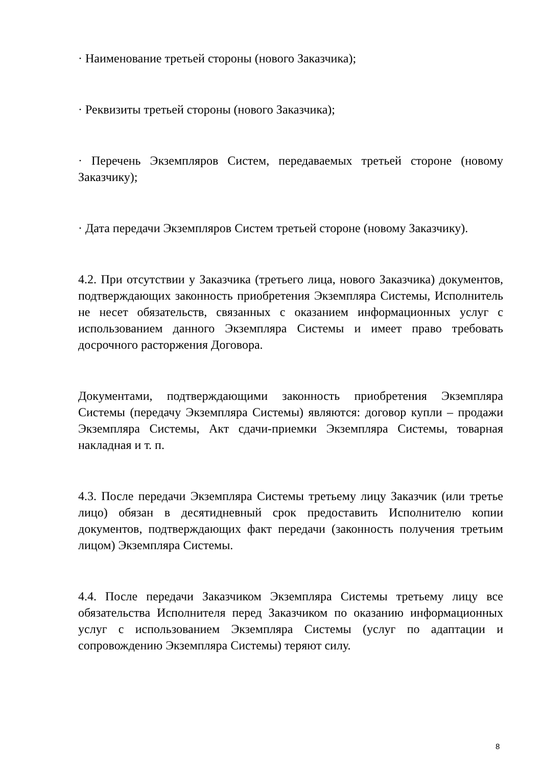· Наименование третьей стороны (нового Заказчика);
· Реквизиты третьей стороны (нового Заказчика);
· Перечень Экземпляров Систем, передаваемых третьей стороне (новому Заказчику);
· Дата передачи Экземпляров Систем третьей стороне (новому Заказчику).
4.2. При отсутствии у Заказчика (третьего лица, нового Заказчика) документов, подтверждающих законность приобретения Экземпляра Системы, Исполнитель не несет обязательств, связанных с оказанием информационных услуг с использованием данного Экземпляра Системы и имеет право требовать досрочного расторжения Договора.
Документами, подтверждающими законность приобретения Экземпляра Системы (передачу Экземпляра Системы) являются: договор купли – продажи Экземпляра Системы, Акт сдачи-приемки Экземпляра Системы, товарная накладная и т. п.
4.3. После передачи Экземпляра Системы третьему лицу Заказчик (или третье лицо) обязан в десятидневный срок предоставить Исполнителю копии документов, подтверждающих факт передачи (законность получения третьим лицом) Экземпляра Системы.
4.4. После передачи Заказчиком Экземпляра Системы третьему лицу все обязательства Исполнителя перед Заказчиком по оказанию информационных услуг с использованием Экземпляра Системы (услуг по адаптации и сопровождению Экземпляра Системы) теряют силу.
8